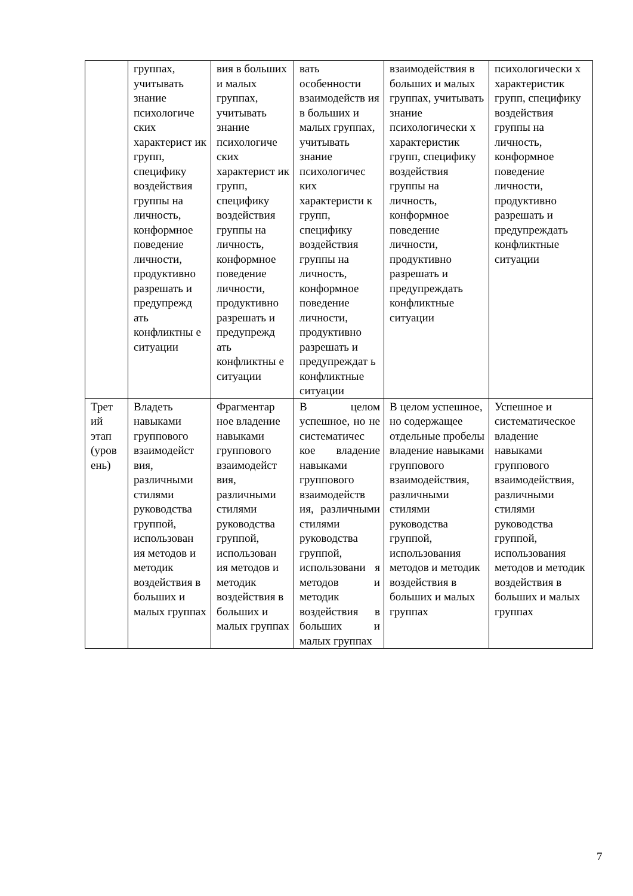| | группах, учитывать знание психологиче ских характерист ик групп, специфику воздействия группы на личность, конформное поведение личности, продуктивно разрешать и предупрежд ать конфликтны е ситуации | вия в больших и малых группах, учитывать знание психологиче ских характерист ик групп, специфику воздействия группы на личность, конформное поведение личности, продуктивно разрешать и предупрежд ать конфликтны е ситуации | вать особенности взаимодейств ия в больших и малых группах, учитывать знание психологичес ких характеристи к групп, специфику воздействия группы на личность, конформное поведение личности, продуктивно разрешать и предупреждат ь конфликтные ситуации | взаимодействия в больших и малых группах, учитывать знание психологически х характеристик групп, специфику воздействия группы на личность, конформное поведение личности, продуктивно разрешать и предупреждать конфликтные ситуации | психологически х характеристик групп, специфику воздействия группы на личность, конформное поведение личности, продуктивно разрешать и предупреждать конфликтные ситуации |
| Трет ий этап (уров ень) | Владеть навыками группового взаимодейст вия, различными стилями руководства группой, использован ия методов и методик воздействия в больших и малых группах | Фрагментар ное владение навыками группового взаимодейст вия, различными стилями руководства группой, использован ия методов и методик воздействия в больших и малых группах | В целом успешное, но не систематичес кое владение навыками группового взаимодейств ия, различными стилями руководства группой, использовани я методов и методик воздействия в больших и малых группах | В целом успешное, но содержащее отдельные пробелы владение навыками группового взаимодействия, различными стилями руководства группой, использования методов и методик воздействия в больших и малых группах | Успешное и систематическое владение навыками группового взаимодействия, различными стилями руководства группой, использования методов и методик воздействия в больших и малых группах |
7